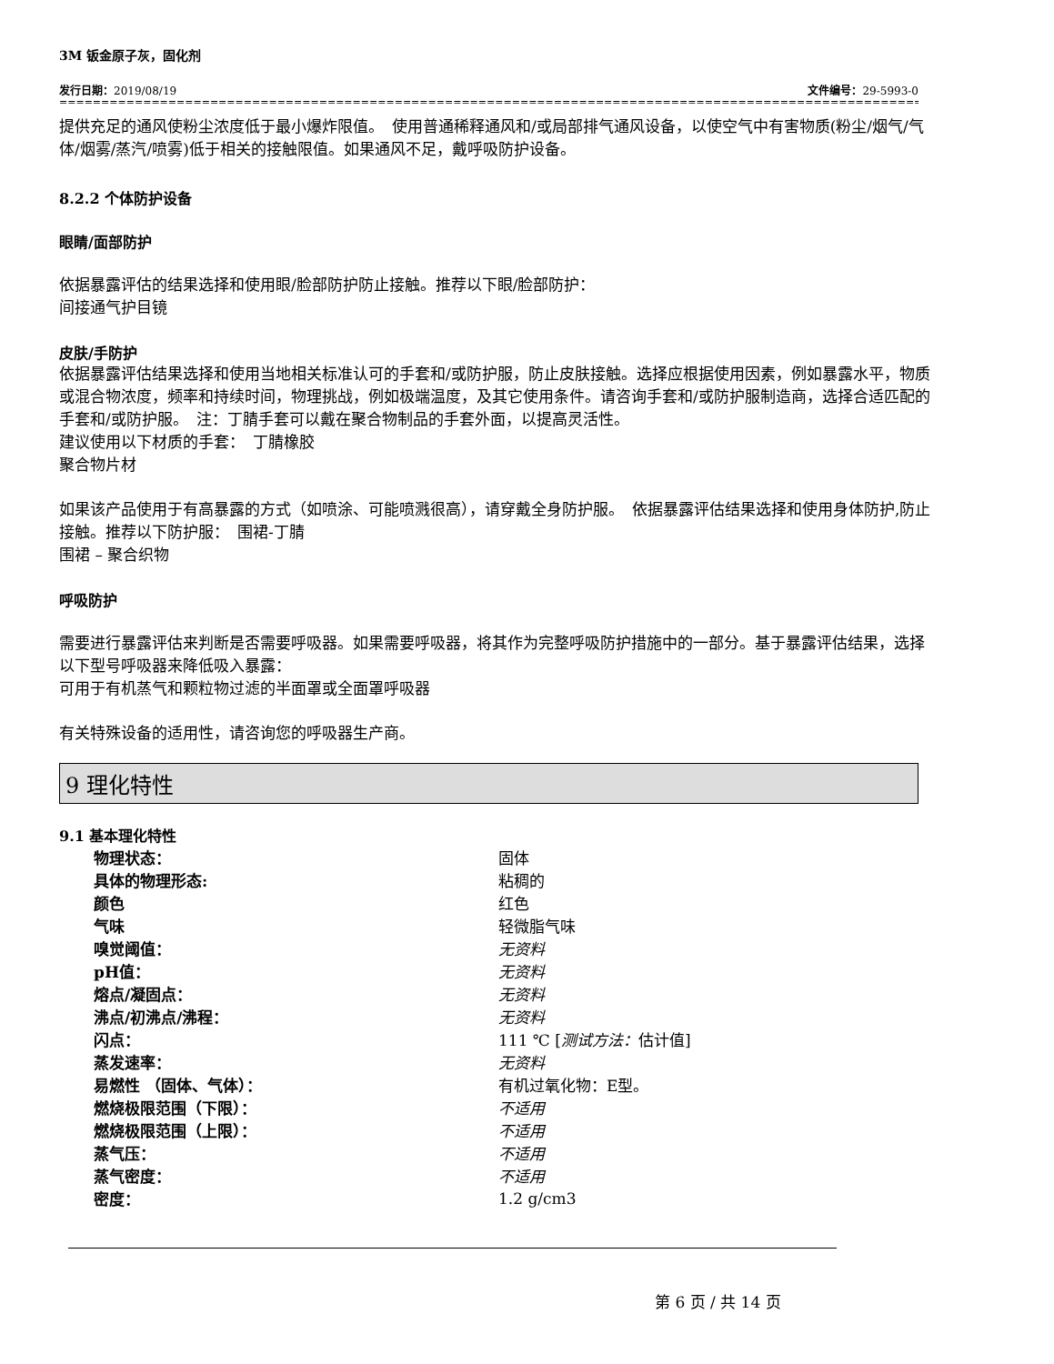3M 钣金原子灰，固化剂
发行日期：2019/08/19 文件编号：29-5993-0
==================================================================================================================
提供充足的通风使粉尘浓度低于最小爆炸限值。　使用普通稀释通风和/或局部排气通风设备，以使空气中有害物质(粉尘/烟气/气体/烟雾/蒸汽/喷雾)低于相关的接触限值。如果通风不足，戴呼吸防护设备。
8.2.2 个体防护设备
眼睛/面部防护
依据暴露评估的结果选择和使用眼/脸部防护防止接触。推荐以下眼/脸部防护：
间接通气护目镜
皮肤/手防护
依据暴露评估结果选择和使用当地相关标准认可的手套和/或防护服，防止皮肤接触。选择应根据使用因素，例如暴露水平，物质或混合物浓度，频率和持续时间，物理挑战，例如极端温度，及其它使用条件。请咨询手套和/或防护服制造商，选择合适匹配的手套和/或防护服。　注：丁腈手套可以戴在聚合物制品的手套外面，以提高灵活性。
建议使用以下材质的手套：　丁腈橡胶
聚合物片材
如果该产品使用于有高暴露的方式（如喷涂、可能喷溅很高），请穿戴全身防护服。　依据暴露评估结果选择和使用身体防护,防止接触。推荐以下防护服：　围裙-丁腈
围裙 – 聚合织物
呼吸防护
需要进行暴露评估来判断是否需要呼吸器。如果需要呼吸器，将其作为完整呼吸防护措施中的一部分。基于暴露评估结果，选择以下型号呼吸器来降低吸入暴露：
可用于有机蒸气和颗粒物过滤的半面罩或全面罩呼吸器
有关特殊设备的适用性，请咨询您的呼吸器生产商。
9 理化特性
9.1 基本理化特性
| 物理状态： | 固体 |
| 具体的物理形态: | 粘稠的 |
| 颜色 | 红色 |
| 气味 | 轻微脂气味 |
| 嗅觉阈值： | 无资料 |
| pH值： | 无资料 |
| 熔点/凝固点： | 无资料 |
| 沸点/初沸点/沸程： | 无资料 |
| 闪点： | 111 ℃ [ 测试方法： 估计值] |
| 蒸发速率： | 无资料 |
| 易燃性 （固体、气体）： | 有机过氧化物：E型。 |
| 燃烧极限范围（下限）： | 不适用 |
| 燃烧极限范围（上限）： | 不适用 |
| 蒸气压： | 不适用 |
| 蒸气密度： | 不适用 |
| 密度： | 1.2 g/cm3 |
第 6 页 / 共 14 页